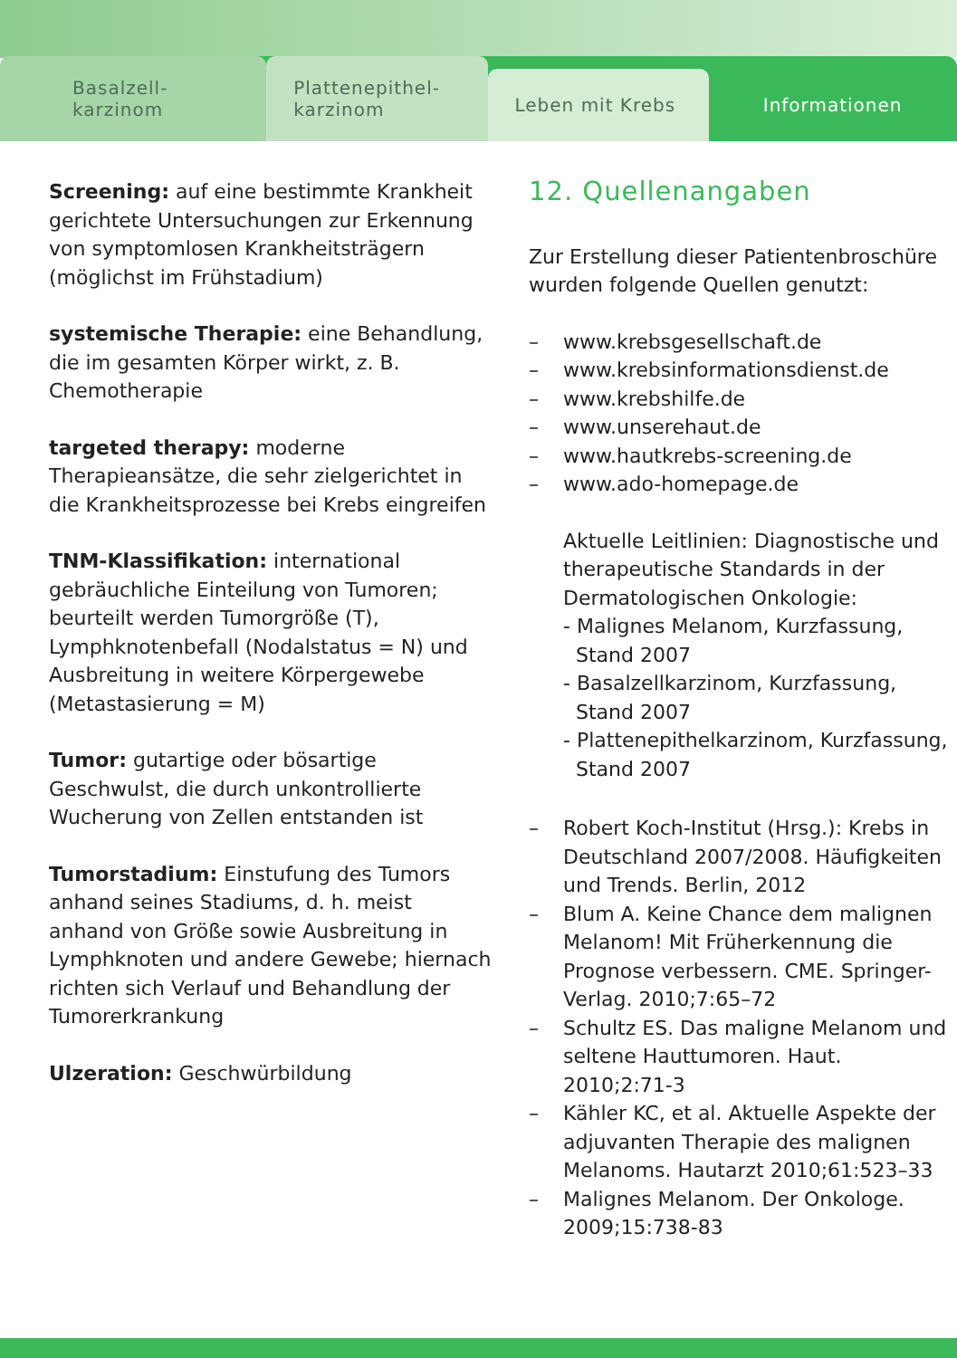Basalzell-
karzinom
Plattenepithel-
karzinom
Leben mit Krebs Informationen
Screening: auf eine bestimmte Krankheit gerichtete Untersuchungen zur Erkennung von symptomlosen Krankheitsträgern (möglichst im Frühstadium)
systemische Therapie: eine Behandlung, die im gesamten Körper wirkt, z. B. Chemotherapie
targeted therapy: moderne Therapieansätze, die sehr zielgerichtet in die Krankheitsprozesse bei Krebs eingreifen
TNM-Klassifikation: international gebräuchliche Einteilung von Tumoren; beurteilt werden Tumorgröße (T), Lymphknotenbefall (Nodalstatus = N) und Ausbreitung in weitere Körpergewebe (Metastasierung = M)
Tumor: gutartige oder bösartige Geschwulst, die durch unkontrollierte Wucherung von Zellen entstanden ist
Tumorstadium: Einstufung des Tumors anhand seines Stadiums, d. h. meist anhand von Größe sowie Ausbreitung in Lymphknoten und andere Gewebe; hiernach richten sich Verlauf und Behandlung der Tumorerkrankung
Ulzeration: Geschwürbildung
12. Quellenangaben
Zur Erstellung dieser Patientenbroschüre wurden folgende Quellen genutzt:
– www.krebsgesellschaft.de
– www.krebsinformationsdienst.de
– www.krebshilfe.de
– www.unserehaut.de
– www.hautkrebs-screening.de
– www.ado-homepage.de
Aktuelle Leitlinien: Diagnostische und therapeutische Standards in der Dermatologischen Onkologie:
- Malignes Melanom, Kurzfassung,
Stand 2007
- Basalzellkarzinom, Kurzfassung,
Stand 2007
- Plattenepithelkarzinom, Kurzfassung,
Stand 2007
– Robert Koch-Institut (Hrsg.): Krebs in Deutschland 2007/2008. Häufigkeiten und Trends. Berlin, 2012
– Blum A. Keine Chance dem malignen Melanom! Mit Früherkennung die Prognose verbessern. CME. Springer-Verlag. 2010;7:65–72
– Schultz ES. Das maligne Melanom und seltene Hauttumoren. Haut. 2010;2:71-3
– Kähler KC, et al. Aktuelle Aspekte der adjuvanten Therapie des malignen Melanoms. Hautarzt 2010;61:523–33
– Malignes Melanom. Der Onkologe. 2009;15:738-83